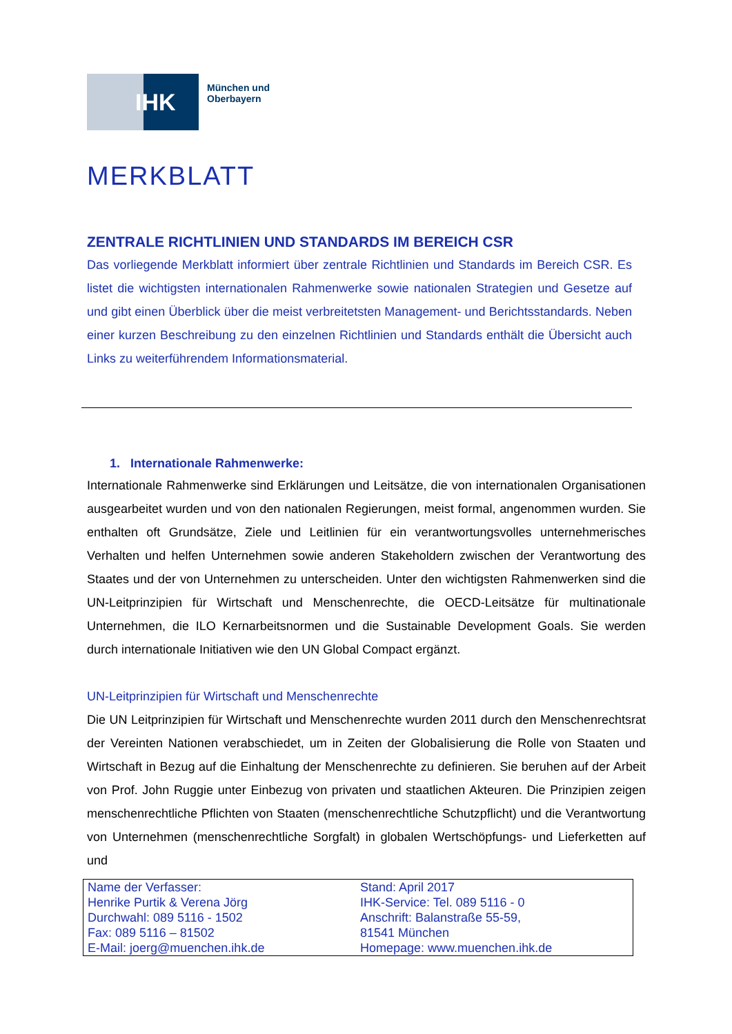IHK
München und
Oberbayern
MERKBLATT
ZENTRALE RICHTLINIEN UND STANDARDS IM BEREICH CSR
Das vorliegende Merkblatt informiert über zentrale Richtlinien und Standards im Bereich CSR. Es listet die wichtigsten internationalen Rahmenwerke sowie nationalen Strategien und Gesetze auf und gibt einen Überblick über die meist verbreitetsten Management- und Berichtsstandards. Neben einer kurzen Beschreibung zu den einzelnen Richtlinien und Standards enthält die Übersicht auch Links zu weiterführendem Informationsmaterial.
1. Internationale Rahmenwerke:
Internationale Rahmenwerke sind Erklärungen und Leitsätze, die von internationalen Organisationen ausgearbeitet wurden und von den nationalen Regierungen, meist formal, angenommen wurden. Sie enthalten oft Grundsätze, Ziele und Leitlinien für ein verantwortungsvolles unternehmerisches Verhalten und helfen Unternehmen sowie anderen Stakeholdern zwischen der Verantwortung des Staates und der von Unternehmen zu unterscheiden. Unter den wichtigsten Rahmenwerken sind die UN-Leitprinzipien für Wirtschaft und Menschenrechte, die OECD-Leitsätze für multinationale Unternehmen, die ILO Kernarbeitsnormen und die Sustainable Development Goals. Sie werden durch internationale Initiativen wie den UN Global Compact ergänzt.
UN-Leitprinzipien für Wirtschaft und Menschenrechte
Die UN Leitprinzipien für Wirtschaft und Menschenrechte wurden 2011 durch den Menschenrechtsrat der Vereinten Nationen verabschiedet, um in Zeiten der Globalisierung die Rolle von Staaten und Wirtschaft in Bezug auf die Einhaltung der Menschenrechte zu definieren. Sie beruhen auf der Arbeit von Prof. John Ruggie unter Einbezug von privaten und staatlichen Akteuren. Die Prinzipien zeigen menschenrechtliche Pflichten von Staaten (menschenrechtliche Schutzpflicht) und die Verantwortung von Unternehmen (menschenrechtliche Sorgfalt) in globalen Wertschöpfungs- und Lieferketten auf und
Name der Verfasser:
Henrike Purtik & Verena Jörg
Durchwahl: 089 5116 - 1502
Fax: 089 5116 – 81502
E-Mail: joerg@muenchen.ihk.de
Stand: April 2017
IHK-Service: Tel. 089 5116 - 0
Anschrift: Balanstraße 55-59,
81541 München
Homepage: www.muenchen.ihk.de